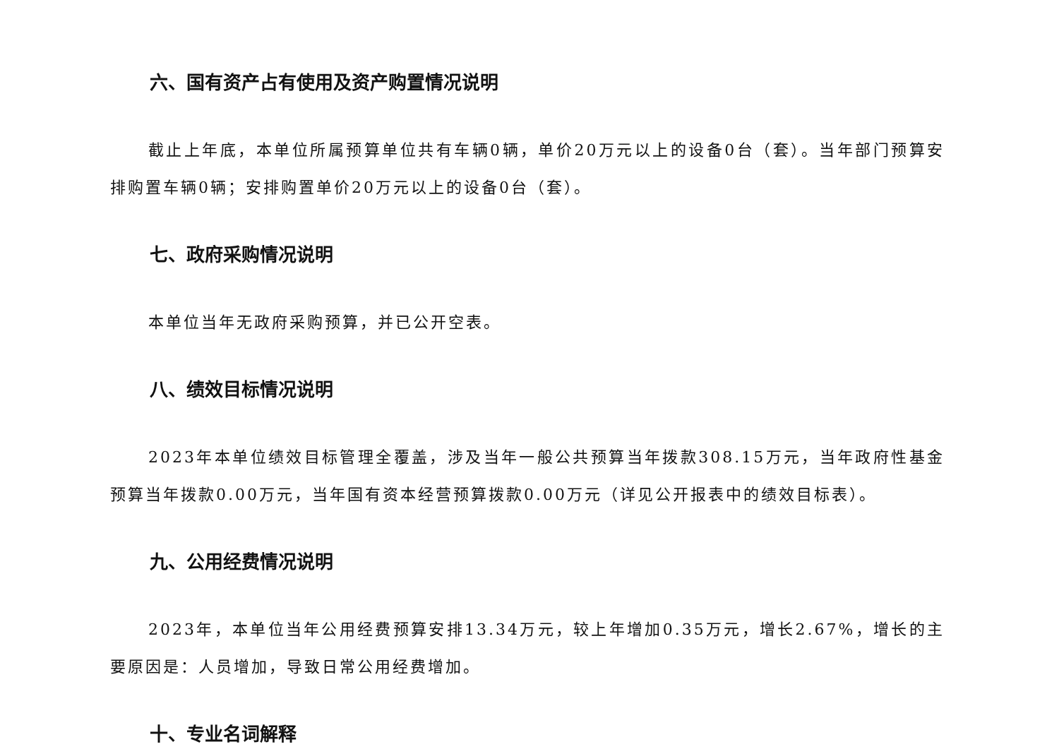六、国有资产占有使用及资产购置情况说明
截止上年底，本单位所属预算单位共有车辆0辆，单价20万元以上的设备0台（套）。当年部门预算安排购置车辆0辆；安排购置单价20万元以上的设备0台（套）。
七、政府采购情况说明
本单位当年无政府采购预算，并已公开空表。
八、绩效目标情况说明
2023年本单位绩效目标管理全覆盖，涉及当年一般公共预算当年拨款308.15万元，当年政府性基金预算当年拨款0.00万元，当年国有资本经营预算拨款0.00万元（详见公开报表中的绩效目标表）。
九、公用经费情况说明
2023年，本单位当年公用经费预算安排13.34万元，较上年增加0.35万元，增长2.67%，增长的主要原因是：人员增加，导致日常公用经费增加。
十、专业名词解释